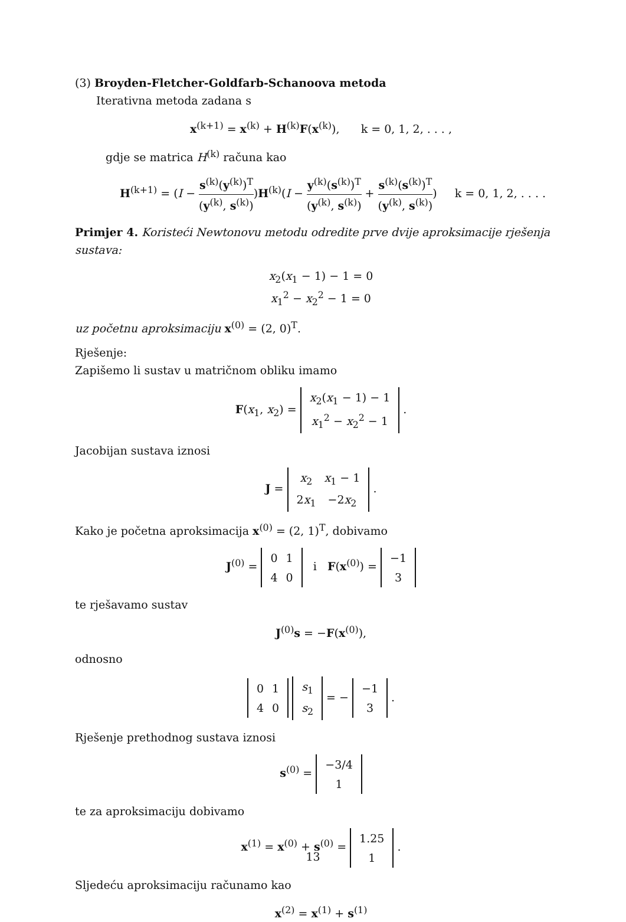(3) Broyden-Fletcher-Goldfarb-Schanoova metoda
Iterativna metoda zadana s
x<sup>(k+1)</sup> = x<sup>(k)</sup> + H<sup>(k)</sup>F(x<sup>(k)</sup>), k = 0, 1, 2, . . . ,
gdje se matrica H<sup>(k)</sup> računa kao
H<sup>(k+1)</sup> = (I − s<sup>(k)</sup>(y<sup>(k)</sup>)<sup>T</sup> (y<sup>(k)</sup>, s<sup>(k)</sup>))H<sup>(k)</sup>(I − y<sup>(k)</sup>(s<sup>(k)</sup>)<sup>T</sup> (y<sup>(k)</sup>, s<sup>(k)</sup>) + s<sup>(k)</sup>(s<sup>(k)</sup>)<sup>T</sup> (y<sup>(k)</sup>, s<sup>(k)</sup>)) k = 0, 1, 2, . . . .
Primjer 4. Koristeći Newtonovu metodu odredite prve dvije aproksimacije rješenja sustava:
x<sub>2</sub>(x<sub>1</sub> − 1) − 1 = 0
x<sub>1</sub><sup>2</sup> − x<sub>2</sub><sup>2</sup> − 1 = 0
uz početnu aproksimaciju x<sup>(0)</sup> = (2, 0)<sup>T</sup>.
Rješenje:
Zapišemo li sustav u matričnom obliku imamo
F(x<sub>1</sub>, x<sub>2</sub>) =
| x<sub>2</sub>( x<sub>1</sub> − 1) − 1 |
| x<sub>1</sub><sup>2</sup> − x<sub>2</sub><sup>2</sup> − 1 |
.
Jacobijan sustava iznosi
J =
| x<sub>2</sub> | x<sub>1</sub> − 1 |
| 2 x<sub>1</sub> | −2 x<sub>2</sub> |
.
Kako je početna aproksimacija x<sup>(0)</sup> = (2, 1)<sup>T</sup>, dobivamo
J<sup>(0)</sup> =
| 0 | 1 |
| 4 | 0 |
i F(x<sup>(0)</sup>) =
| −1 |
| 3 |
te rješavamo sustav
J<sup>(0)</sup>s = −F(x<sup>(0)</sup>),
odnosno
| 0 | 1 |
| 4 | 0 |
| s<sub>1</sub> |
| s<sub>2</sub> |
= −
| −1 |
| 3 |
.
Rješenje prethodnog sustava iznosi
s<sup>(0)</sup> =
| −3/4 |
| 1 |
te za aproksimaciju dobivamo
x<sup>(1)</sup> = x<sup>(0)</sup> + s<sup>(0)</sup> =
| 1.25 |
| 1 |
.
Sljedeću aproksimaciju računamo kao
x<sup>(2)</sup> = x<sup>(1)</sup> + s<sup>(1)</sup>
13